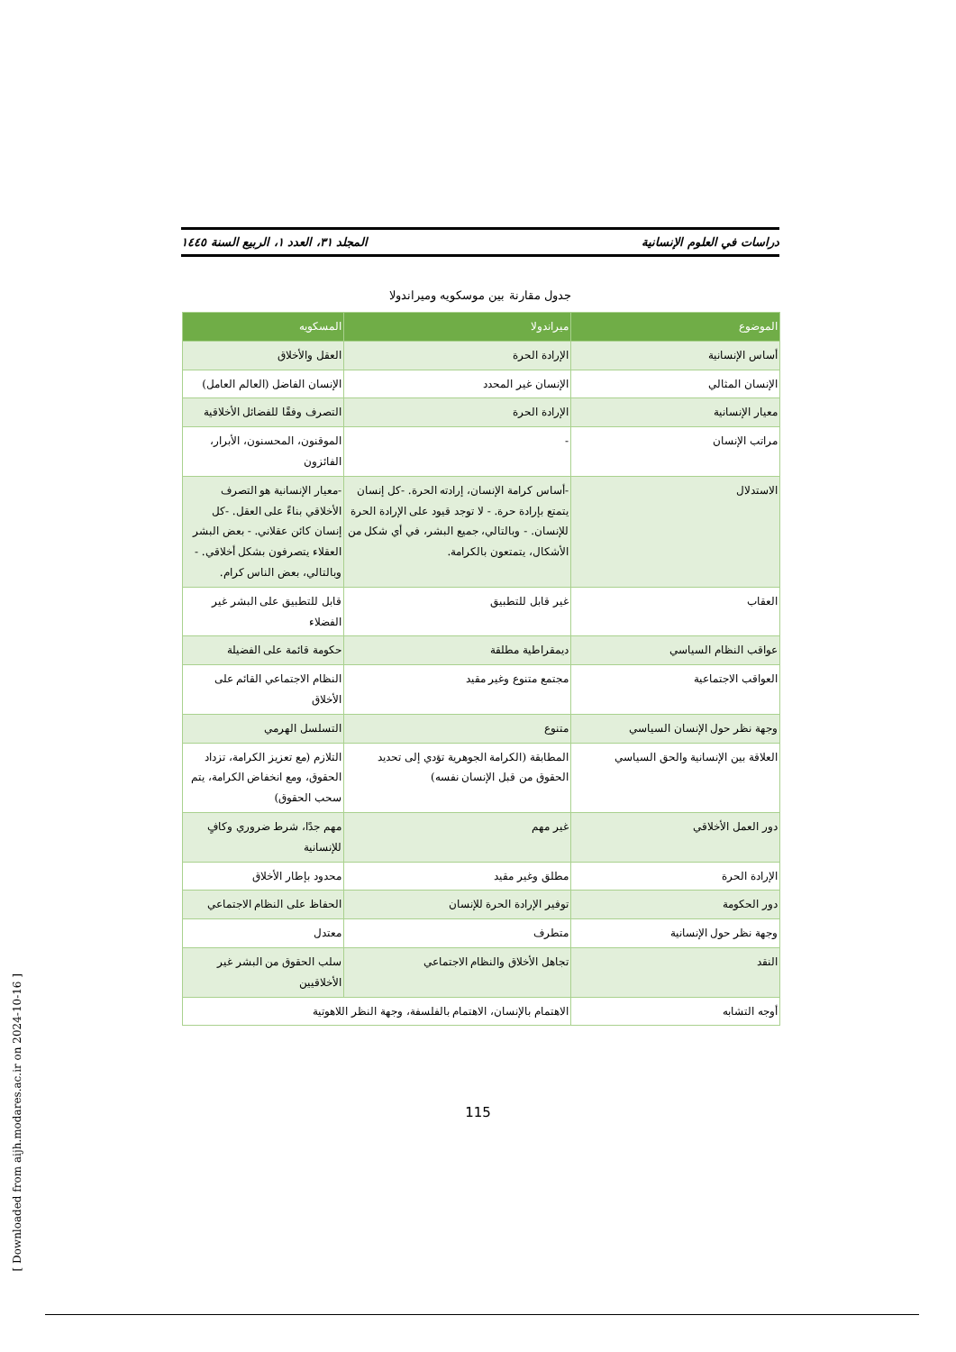دراسات في العلوم الإنسانية المجلد ٣١، العدد ١، الربيع السنة ١٤٤٥
جدول مقارنة بين موسكويه وميراندولا
| الموضوع | ميراندولا | المسكويه |
| --- | --- | --- |
| أساس الإنسانية | الإرادة الحرة | العقل والأخلاق |
| الإنسان المثالي | الإنسان غير المحدد | الإنسان الفاضل (العالم العامل) |
| معيار الإنسانية | الإرادة الحرة | التصرف وفقًا للفضائل الأخلاقية |
| مراتب الإنسان | - | الموقنون، المحسنون، الأبرار، الفائزون |
| الاستدلال | -أساس كرامة الإنسان، إرادته الحرة. -كل إنسان يتمتع بإرادة حرة. - لا توجد قيود على الإرادة الحرة للإنسان. - وبالتالي، جميع البشر، في أي شكل من الأشكال، يتمتعون بالكرامة. | -معيار الإنسانية هو التصرف الأخلاقي بناءً على العقل. -كل إنسان كائن عقلاني. - بعض البشر العقلاء يتصرفون بشكل أخلاقي. - وبالتالي، بعض الناس كرام. |
| العقاب | غير قابل للتطبيق | قابل للتطبيق على البشر غير الفضلاء |
| عواقب النظام السياسي | ديمقراطية مطلقة | حكومة قائمة على الفضيلة |
| العواقب الاجتماعية | مجتمع متنوع وغير مقيد | النظام الاجتماعي القائم على الأخلاق |
| وجهة نظر حول الإنسان السياسي | متنوع | التسلسل الهرمي |
| العلاقة بين الإنسانية والحق السياسي | المطابقة (الكرامة الجوهرية تؤدي إلى تحديد الحقوق من قبل الإنسان نفسه) | التلازم (مع تعزيز الكرامة، تزداد الحقوق، ومع انخفاض الكرامة، يتم سحب الحقوق) |
| دور العمل الأخلاقي | غير مهم | مهم جدًا، شرط ضروري وكافٍ للإنسانية |
| الإرادة الحرة | مطلق وغير مقيد | محدود بإطار الأخلاق |
| دور الحكومة | توفير الإرادة الحرة للإنسان | الحفاظ على النظام الاجتماعي |
| وجهة نظر حول الإنسانية | متطرف | معتدل |
| النقد | تجاهل الأخلاق والنظام الاجتماعي | سلب الحقوق من البشر غير الأخلاقيين |
| أوجه التشابه | الاهتمام بالإنسان، الاهتمام بالفلسفة، وجهة النظر اللاهوتية | |
115
[ Downloaded from aijh.modares.ac.ir on 2024-10-16 ]